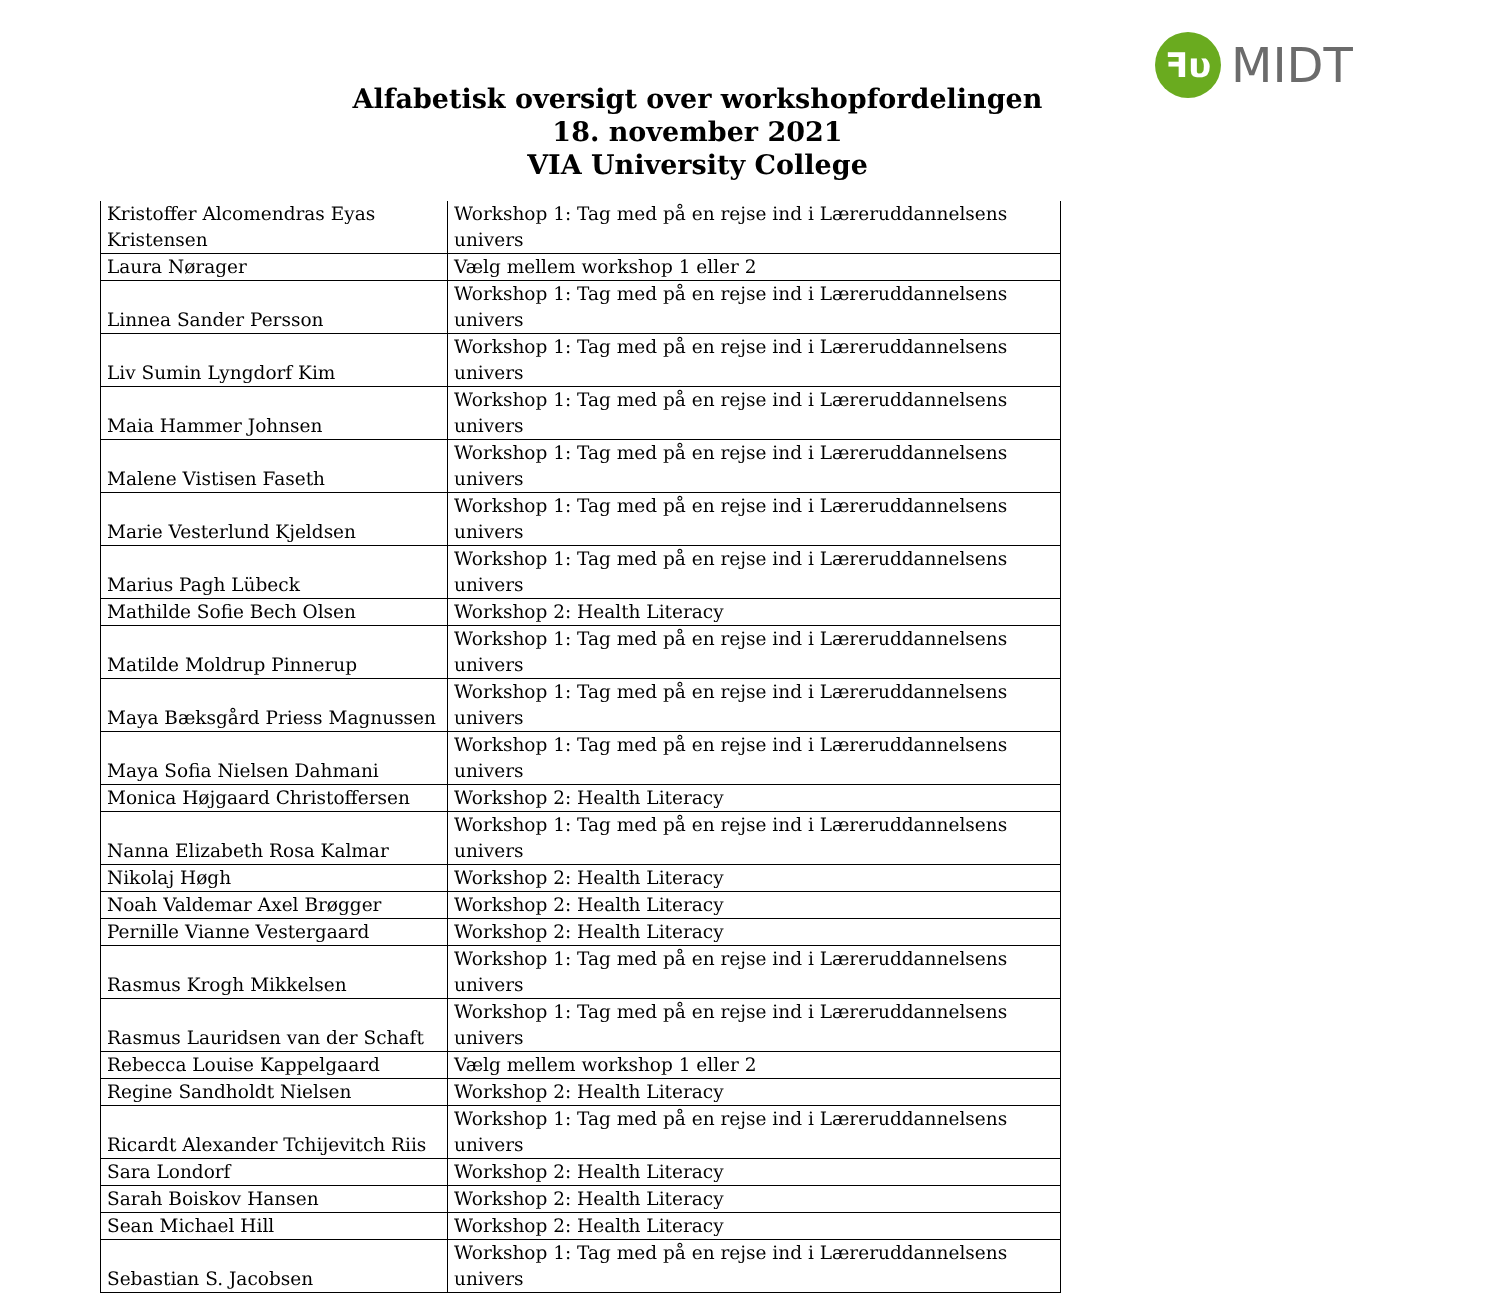ꟻυ MIDT
Alfabetisk oversigt over workshopfordelingen
18. november 2021
VIA University College
| Kristoffer Alcomendras Eyas Kristensen | Workshop 1: Tag med på en rejse ind i Læreruddannelsens univers |
| Laura Nørager | Vælg mellem workshop 1 eller 2 |
| Linnea Sander Persson | Workshop 1: Tag med på en rejse ind i Læreruddannelsens univers |
| Liv Sumin Lyngdorf Kim | Workshop 1: Tag med på en rejse ind i Læreruddannelsens univers |
| Maia Hammer Johnsen | Workshop 1: Tag med på en rejse ind i Læreruddannelsens univers |
| Malene Vistisen Faseth | Workshop 1: Tag med på en rejse ind i Læreruddannelsens univers |
| Marie Vesterlund Kjeldsen | Workshop 1: Tag med på en rejse ind i Læreruddannelsens univers |
| Marius Pagh Lübeck | Workshop 1: Tag med på en rejse ind i Læreruddannelsens univers |
| Mathilde Sofie Bech Olsen | Workshop 2: Health Literacy |
| Matilde Moldrup Pinnerup | Workshop 1: Tag med på en rejse ind i Læreruddannelsens univers |
| Maya Bæksgård Priess Magnussen | Workshop 1: Tag med på en rejse ind i Læreruddannelsens univers |
| Maya Sofia Nielsen Dahmani | Workshop 1: Tag med på en rejse ind i Læreruddannelsens univers |
| Monica Højgaard Christoffersen | Workshop 2: Health Literacy |
| Nanna Elizabeth Rosa Kalmar | Workshop 1: Tag med på en rejse ind i Læreruddannelsens univers |
| Nikolaj Høgh | Workshop 2: Health Literacy |
| Noah Valdemar Axel Brøgger | Workshop 2: Health Literacy |
| Pernille Vianne Vestergaard | Workshop 2: Health Literacy |
| Rasmus Krogh Mikkelsen | Workshop 1: Tag med på en rejse ind i Læreruddannelsens univers |
| Rasmus Lauridsen van der Schaft | Workshop 1: Tag med på en rejse ind i Læreruddannelsens univers |
| Rebecca Louise Kappelgaard | Vælg mellem workshop 1 eller 2 |
| Regine Sandholdt Nielsen | Workshop 2: Health Literacy |
| Ricardt Alexander Tchijevitch Riis | Workshop 1: Tag med på en rejse ind i Læreruddannelsens univers |
| Sara Londorf | Workshop 2: Health Literacy |
| Sarah Boiskov Hansen | Workshop 2: Health Literacy |
| Sean Michael Hill | Workshop 2: Health Literacy |
| Sebastian S. Jacobsen | Workshop 1: Tag med på en rejse ind i Læreruddannelsens univers |